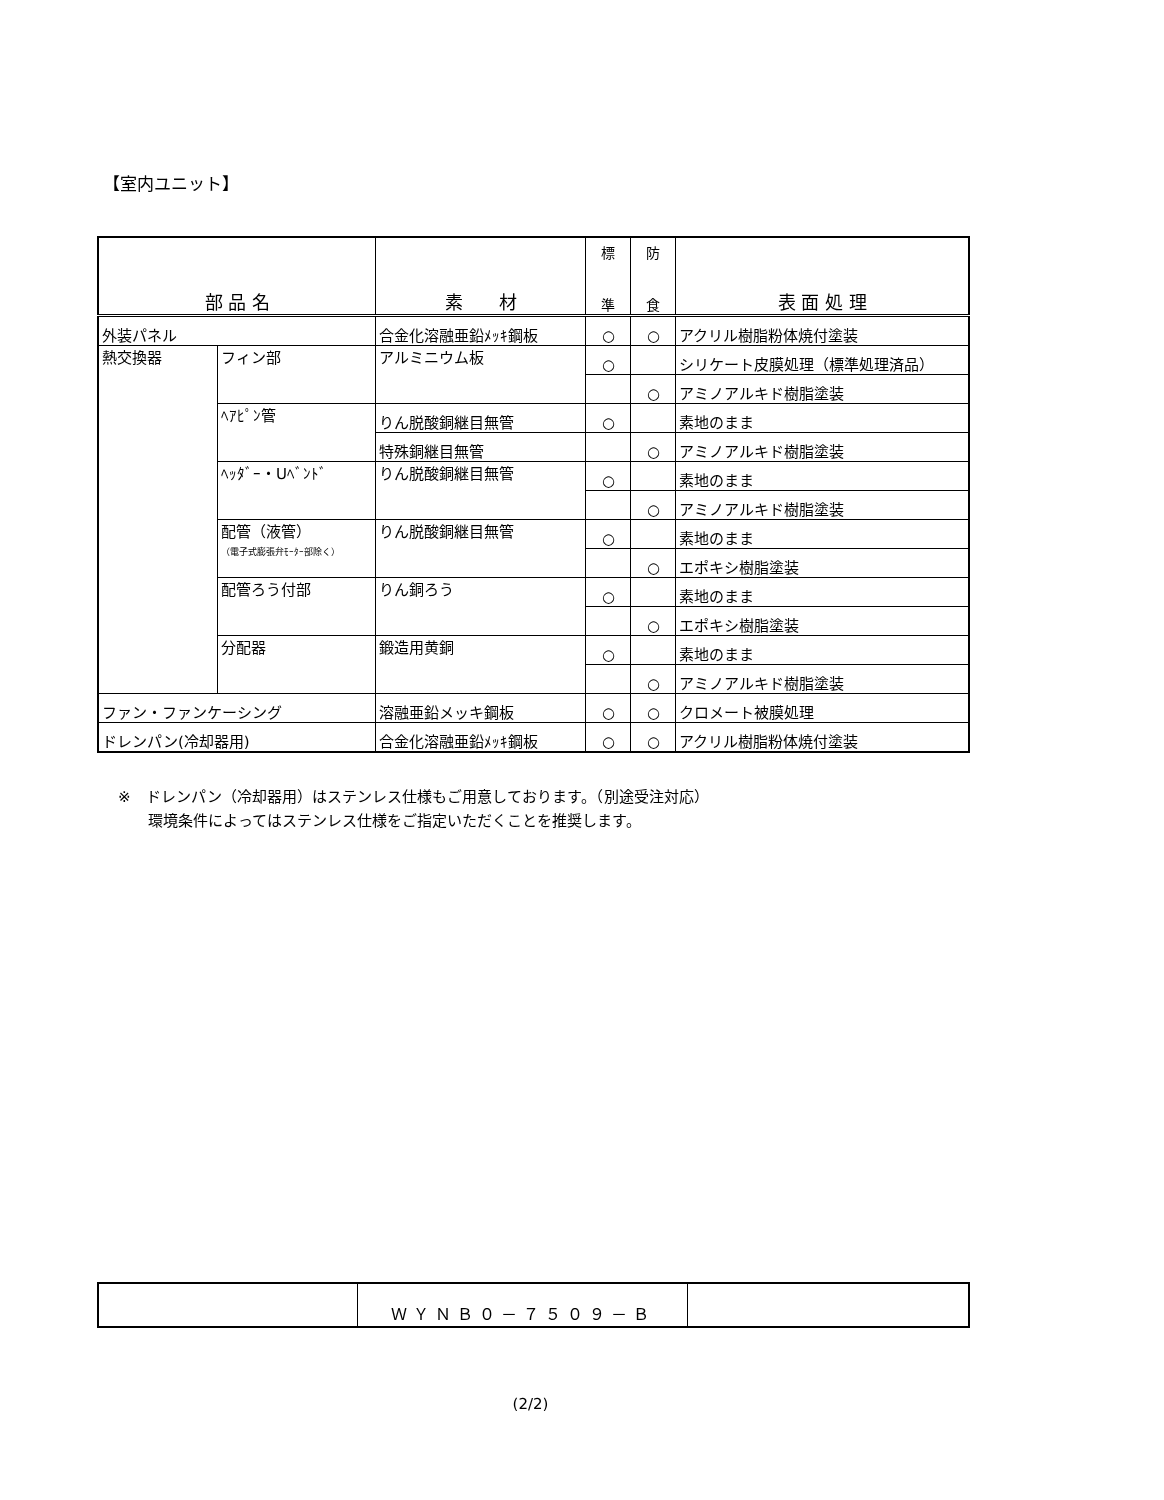【室内ユニット】
| 部 品 名 | | 素 材 | 標 準 | 防 食 | 表 面 処 理 |
| --- | --- | --- | --- | --- | --- |
| 外装パネル | | 合金化溶融亜鉛ﾒｯｷ鋼板 | ○ | ○ | アクリル樹脂粉体焼付塗装 |
| 熱交換器 | フィン部 | アルミニウム板 | ○ | | シリケート皮膜処理（標準処理済品） |
| | | | | ○ | アミノアルキド樹脂塗装 |
| | ﾍｱﾋﾟﾝ管 | りん脱酸銅継目無管 | ○ | | 素地のまま |
| | | 特殊銅継目無管 | | ○ | アミノアルキド樹脂塗装 |
| | ﾍｯﾀﾞｰ・Uﾍﾞﾝﾄﾞ | りん脱酸銅継目無管 | ○ | | 素地のまま |
| | | | | ○ | アミノアルキド樹脂塗装 |
| | 配管（液管） （電子式膨張弁ﾓｰﾀｰ部除く） | りん脱酸銅継目無管 | ○ | | 素地のまま |
| | | | | ○ | エポキシ樹脂塗装 |
| | 配管ろう付部 | りん銅ろう | ○ | | 素地のまま |
| | | | | ○ | エポキシ樹脂塗装 |
| | 分配器 | 鍛造用黄銅 | ○ | | 素地のまま |
| | | | | ○ | アミノアルキド樹脂塗装 |
| ファン・ファンケーシング | | 溶融亜鉛メッキ鋼板 | ○ | ○ | クロメート被膜処理 |
| ドレンパン(冷却器用) | | 合金化溶融亜鉛ﾒｯｷ鋼板 | ○ | ○ | アクリル樹脂粉体焼付塗装 |
※　ドレンパン（冷却器用）はステンレス仕様もご用意しております。（別途受注対応）
　　環境条件によってはステンレス仕様をご指定いただくことを推奨します。
| | ＷＹＮＢ０－７５０９－Ｂ | |
(2/2)